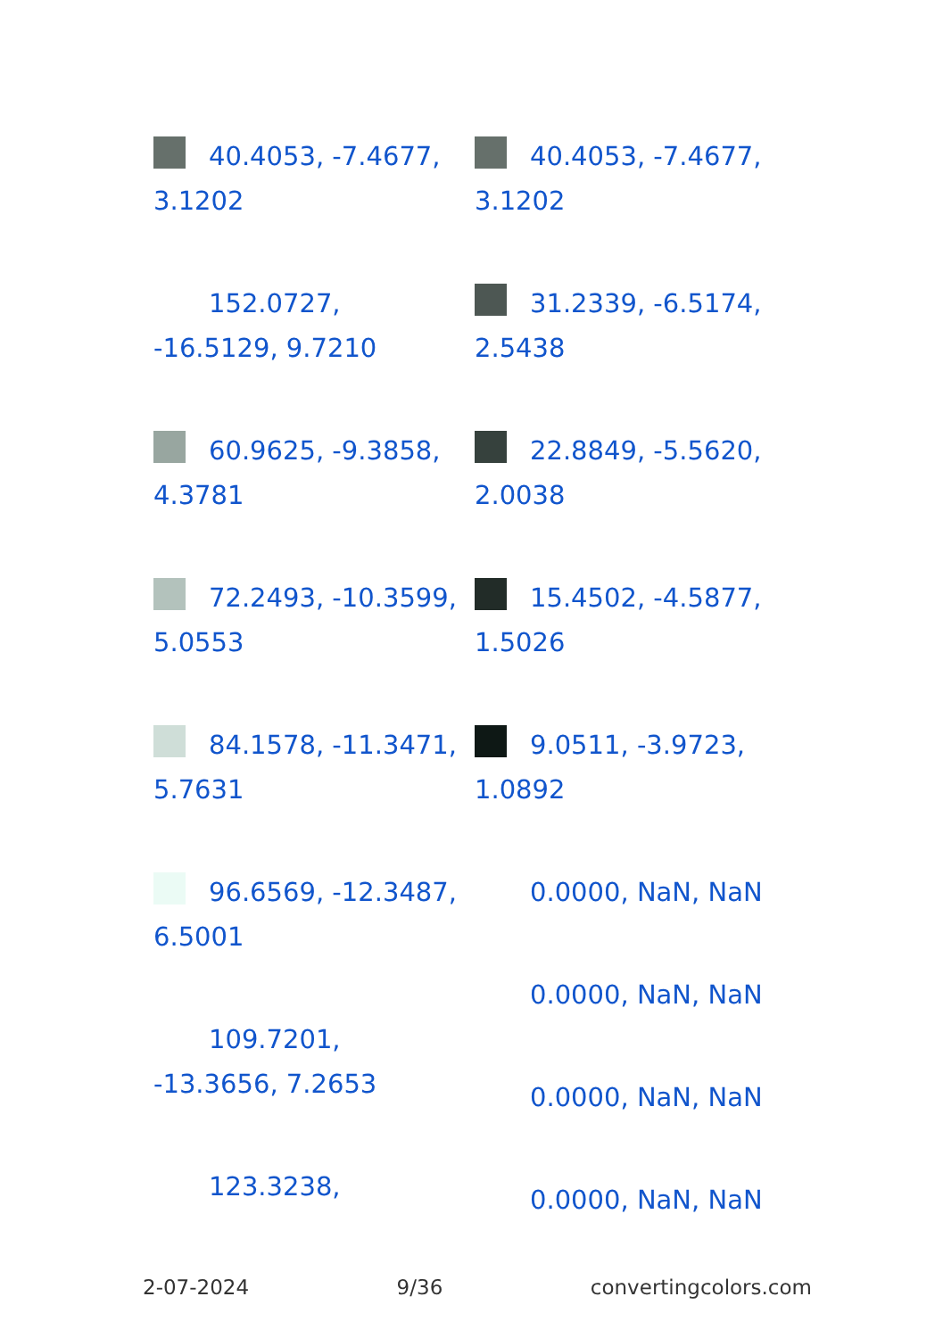40.4053, -7.4677, 3.1202
152.0727, -16.5129, 9.7210
60.9625, -9.3858, 4.3781
72.2493, -10.3599, 5.0553
84.1578, -11.3471, 5.7631
96.6569, -12.3487, 6.5001
109.7201, -13.3656, 7.2653
123.3238,
40.4053, -7.4677, 3.1202
31.2339, -6.5174, 2.5438
22.8849, -5.5620, 2.0038
15.4502, -4.5877, 1.5026
9.0511, -3.9723, 1.0892
0.0000, NaN, NaN
0.0000, NaN, NaN
0.0000, NaN, NaN
0.0000, NaN, NaN
2-07-2024 9/36 convertingcolors.com